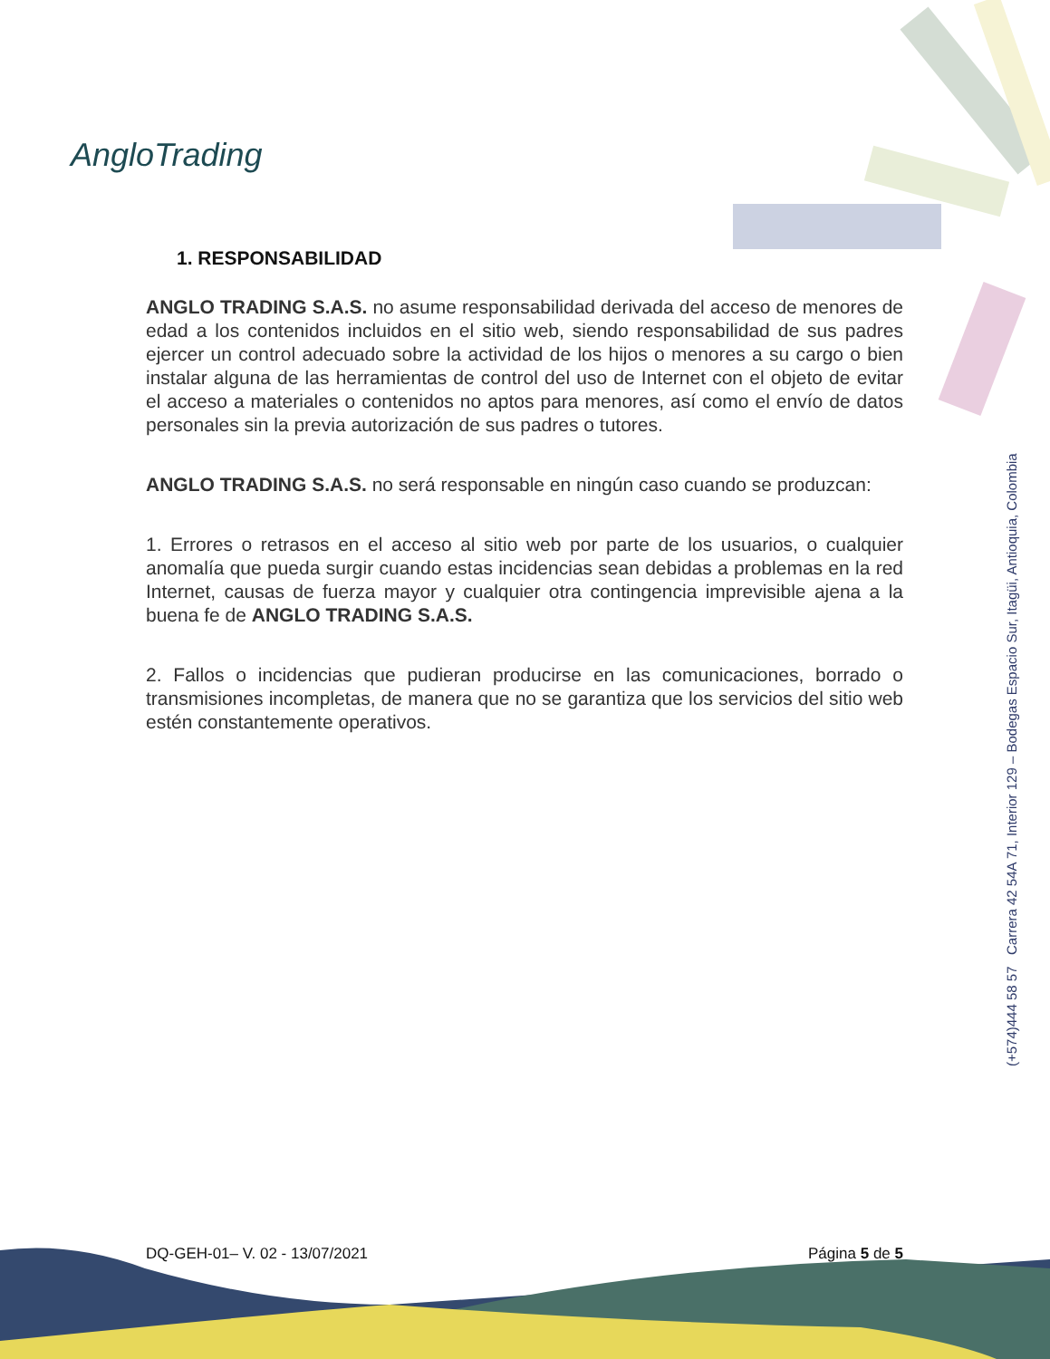AngloTrading
1. RESPONSABILIDAD
ANGLO TRADING S.A.S. no asume responsabilidad derivada del acceso de menores de edad a los contenidos incluidos en el sitio web, siendo responsabilidad de sus padres ejercer un control adecuado sobre la actividad de los hijos o menores a su cargo o bien instalar alguna de las herramientas de control del uso de Internet con el objeto de evitar el acceso a materiales o contenidos no aptos para menores, así como el envío de datos personales sin la previa autorización de sus padres o tutores.
ANGLO TRADING S.A.S. no será responsable en ningún caso cuando se produzcan:
1. Errores o retrasos en el acceso al sitio web por parte de los usuarios, o cualquier anomalía que pueda surgir cuando estas incidencias sean debidas a problemas en la red Internet, causas de fuerza mayor y cualquier otra contingencia imprevisible ajena a la buena fe de ANGLO TRADING S.A.S.
2. Fallos o incidencias que pudieran producirse en las comunicaciones, borrado o transmisiones incompletas, de manera que no se garantiza que los servicios del sitio web estén constantemente operativos.
(+574)444 58 57 Carrera 42 54A 71, Interior 129 – Bodegas Espacio Sur, Itagüi, Antioquia, Colombia
DQ-GEH-01– V. 02 - 13/07/2021 Página 5 de 5